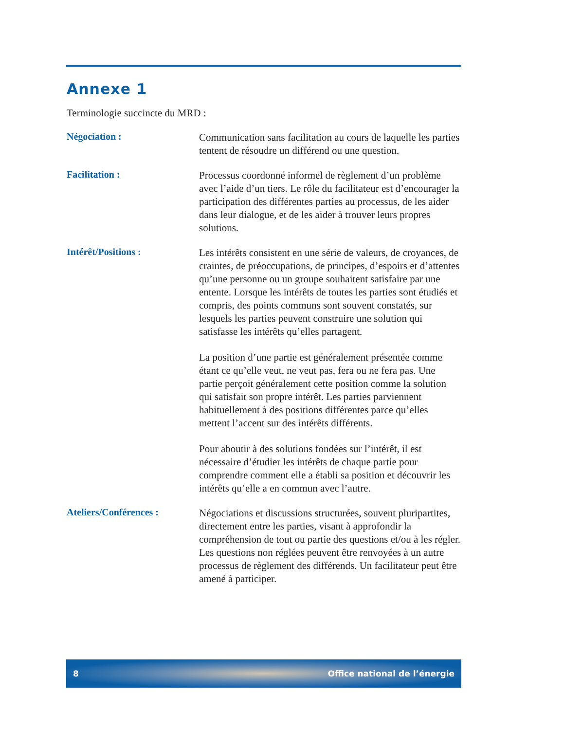Annexe 1
Terminologie succincte du MRD :
Négociation :
Communication sans facilitation au cours de laquelle les parties tentent de résoudre un différend ou une question.
Facilitation :
Processus coordonné informel de règlement d’un problème avec l’aide d’un tiers. Le rôle du facilitateur est d’encourager la participation des différentes parties au processus, de les aider dans leur dialogue, et de les aider à trouver leurs propres solutions.
Intérêt/Positions :
Les intérêts consistent en une série de valeurs, de croyances, de craintes, de préoccupations, de principes, d’espoirs et d’attentes qu’une personne ou un groupe souhaitent satisfaire par une entente. Lorsque les intérêts de toutes les parties sont étudiés et compris, des points communs sont souvent constatés, sur lesquels les parties peuvent construire une solution qui satisfasse les intérêts qu’elles partagent.
La position d’une partie est généralement présentée comme étant ce qu’elle veut, ne veut pas, fera ou ne fera pas. Une partie perçoit généralement cette position comme la solution qui satisfait son propre intérêt. Les parties parviennent habituellement à des positions différentes parce qu’elles mettent l’accent sur des intérêts différents.
Pour aboutir à des solutions fondées sur l’intérêt, il est nécessaire d’étudier les intérêts de chaque partie pour comprendre comment elle a établi sa position et découvrir les intérêts qu’elle a en commun avec l’autre.
Ateliers/Conférences :
Négociations et discussions structurées, souvent pluripartites, directement entre les parties, visant à approfondir la compréhension de tout ou partie des questions et/ou à les régler. Les questions non réglées peuvent être renvoyées à un autre processus de règlement des différends. Un facilitateur peut être amené à participer.
8 Office national de l’énergie